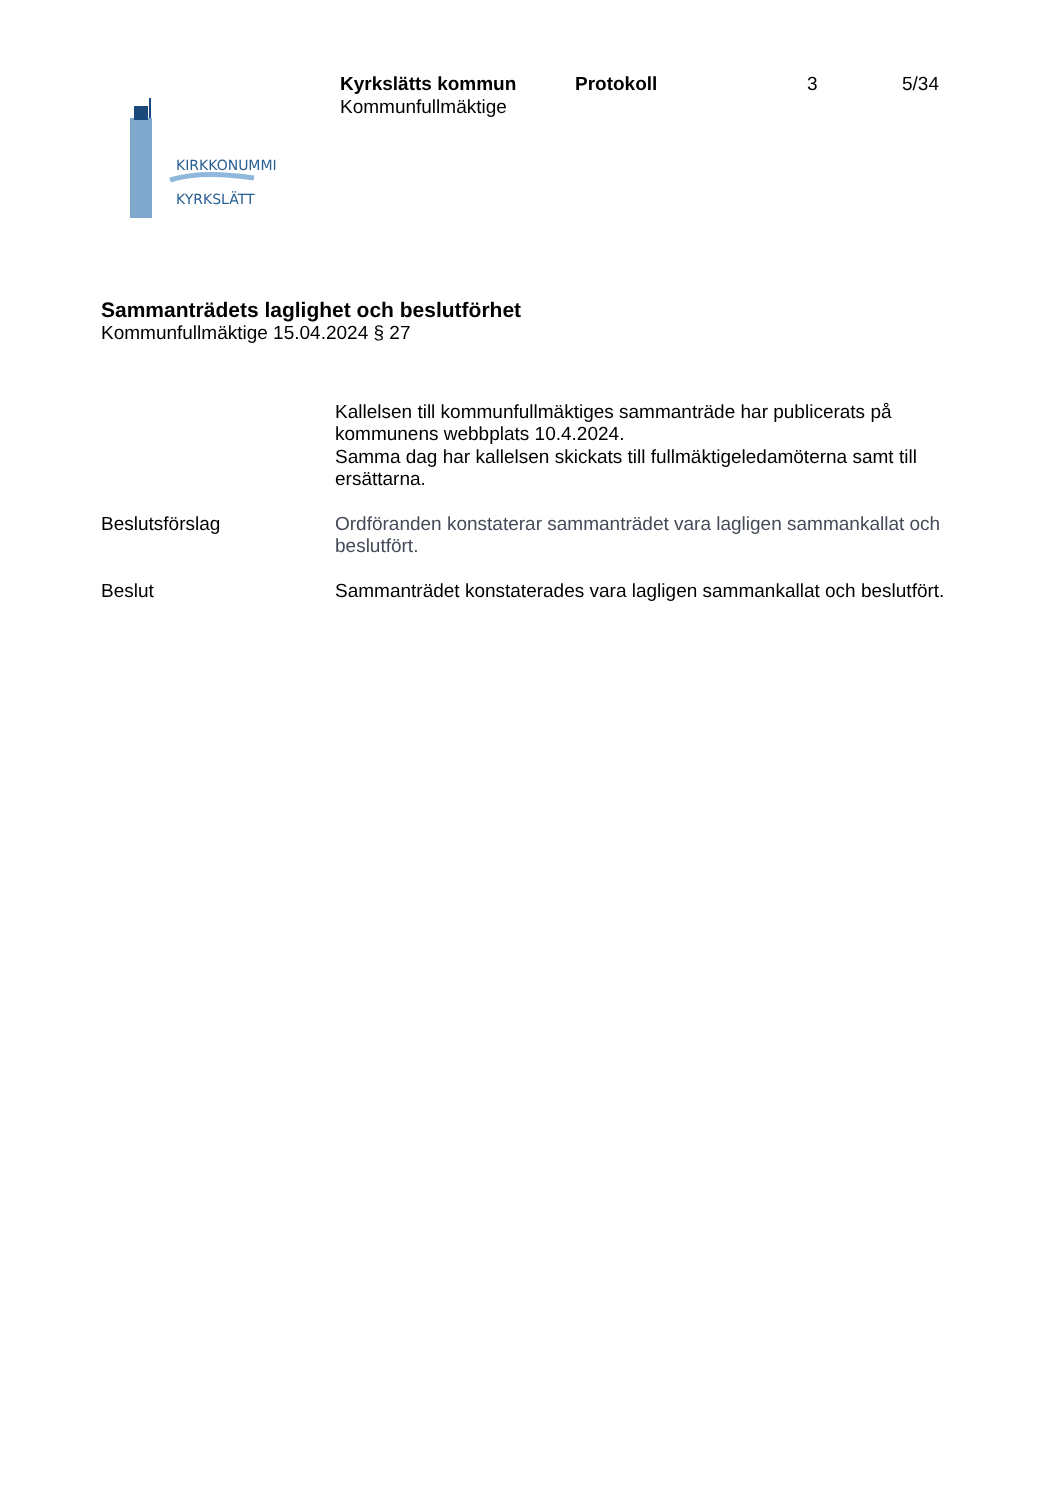KIRKKONUMMI
KYRKSLÄTT
Kyrkslätts kommun Protokoll 3 5/34
Kommunfullmäktige
Sammanträdets laglighet och beslutförhet
Kommunfullmäktige 15.04.2024 § 27
Kallelsen till kommunfullmäktiges sammanträde har publicerats på kommunens webbplats 10.4.2024.
Samma dag har kallelsen skickats till fullmäktigeledamöterna samt till ersättarna.
Beslutsförslag Ordföranden konstaterar sammanträdet vara lagligen sammankallat och beslutfört.
Beslut Sammanträdet konstaterades vara lagligen sammankallat och beslutfört.